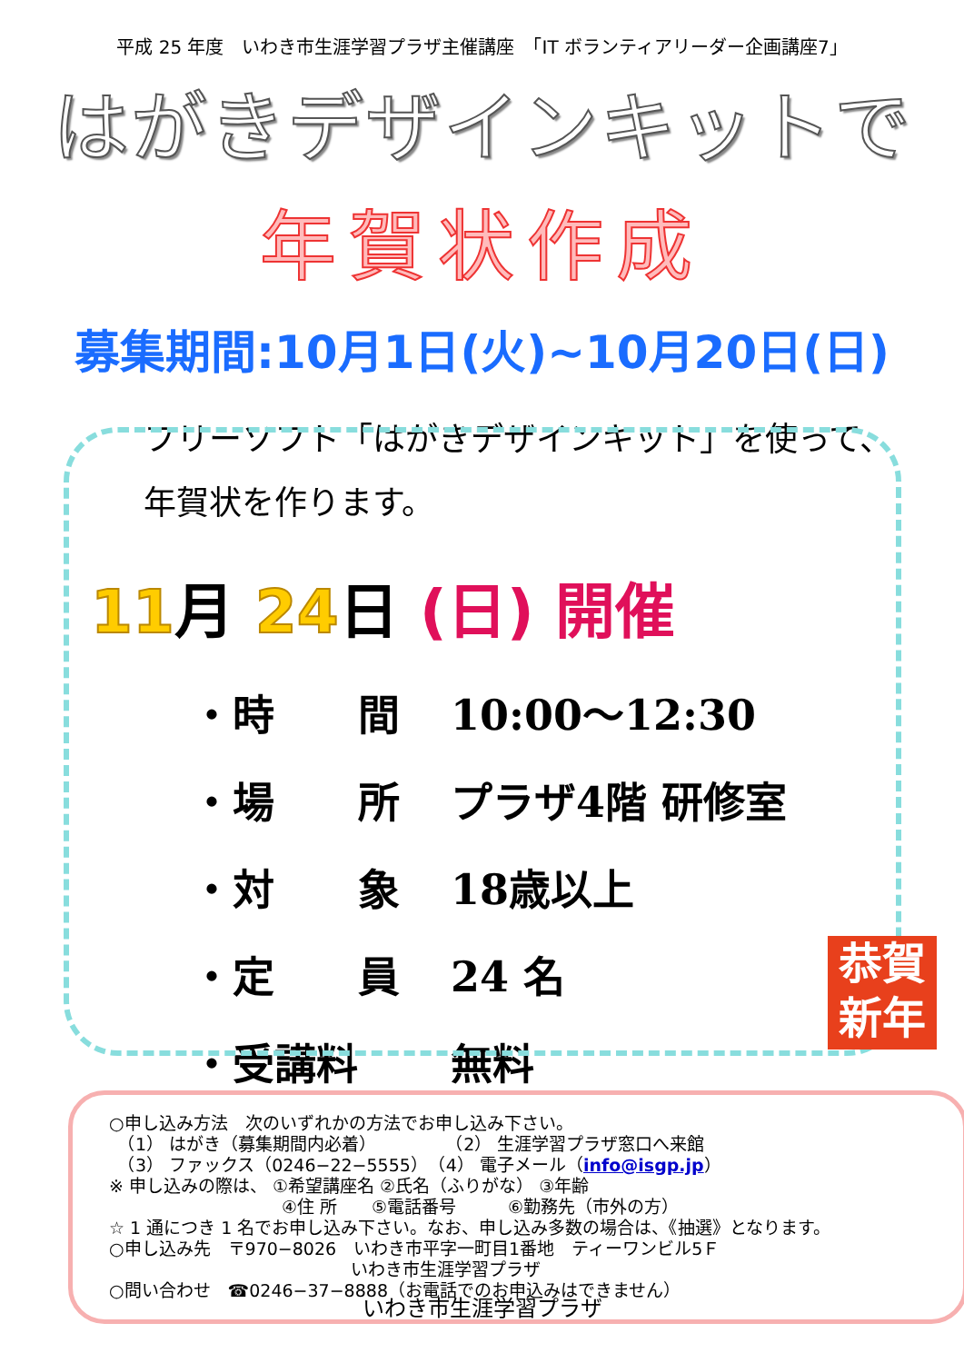平成 25 年度　いわき市生涯学習プラザ主催講座　「IT ボランティアリーダー企画講座7」
はがきデザインキットで
年賀状作成
募集期間:10月1日(火)~10月20日(日)
フリーソフト「はがきデザインキット」を使って、
年賀状を作ります。
11月 24日 (日) 開催
・ 時　　間 10:00～12:30
・ 場　　所 プラザ4階 研修室
・ 対　　象 18歳以上
・ 定　　員 24 名
・ 受講料 無料
恭賀
新年
○申し込み方法　次のいずれかの方法でお申し込み下さい。
　（1） はがき（募集期間内必着）　　　　　（2） 生涯学習プラザ窓口へ来館
　（3） ファックス（0246−22−5555）　（4） 電子メール（info@isgp.jp）
※ 申し込みの際は、 ①希望講座名 ②氏名（ふりがな） ③年齢
　　　　　　　　　　④住 所　　⑤電話番号　　　⑥勤務先（市外の方）
☆ 1 通につき 1 名でお申し込み下さい。なお、申し込み多数の場合は、《抽選》となります。
○申し込み先　〒970−8026　いわき市平字一町目1番地　ティーワンビル5Ｆ
　　　　　　　　　　　　　　いわき市生涯学習プラザ
○問い合わせ　☎0246−37−8888（お電話でのお申込みはできません）
いわき市生涯学習プラザ